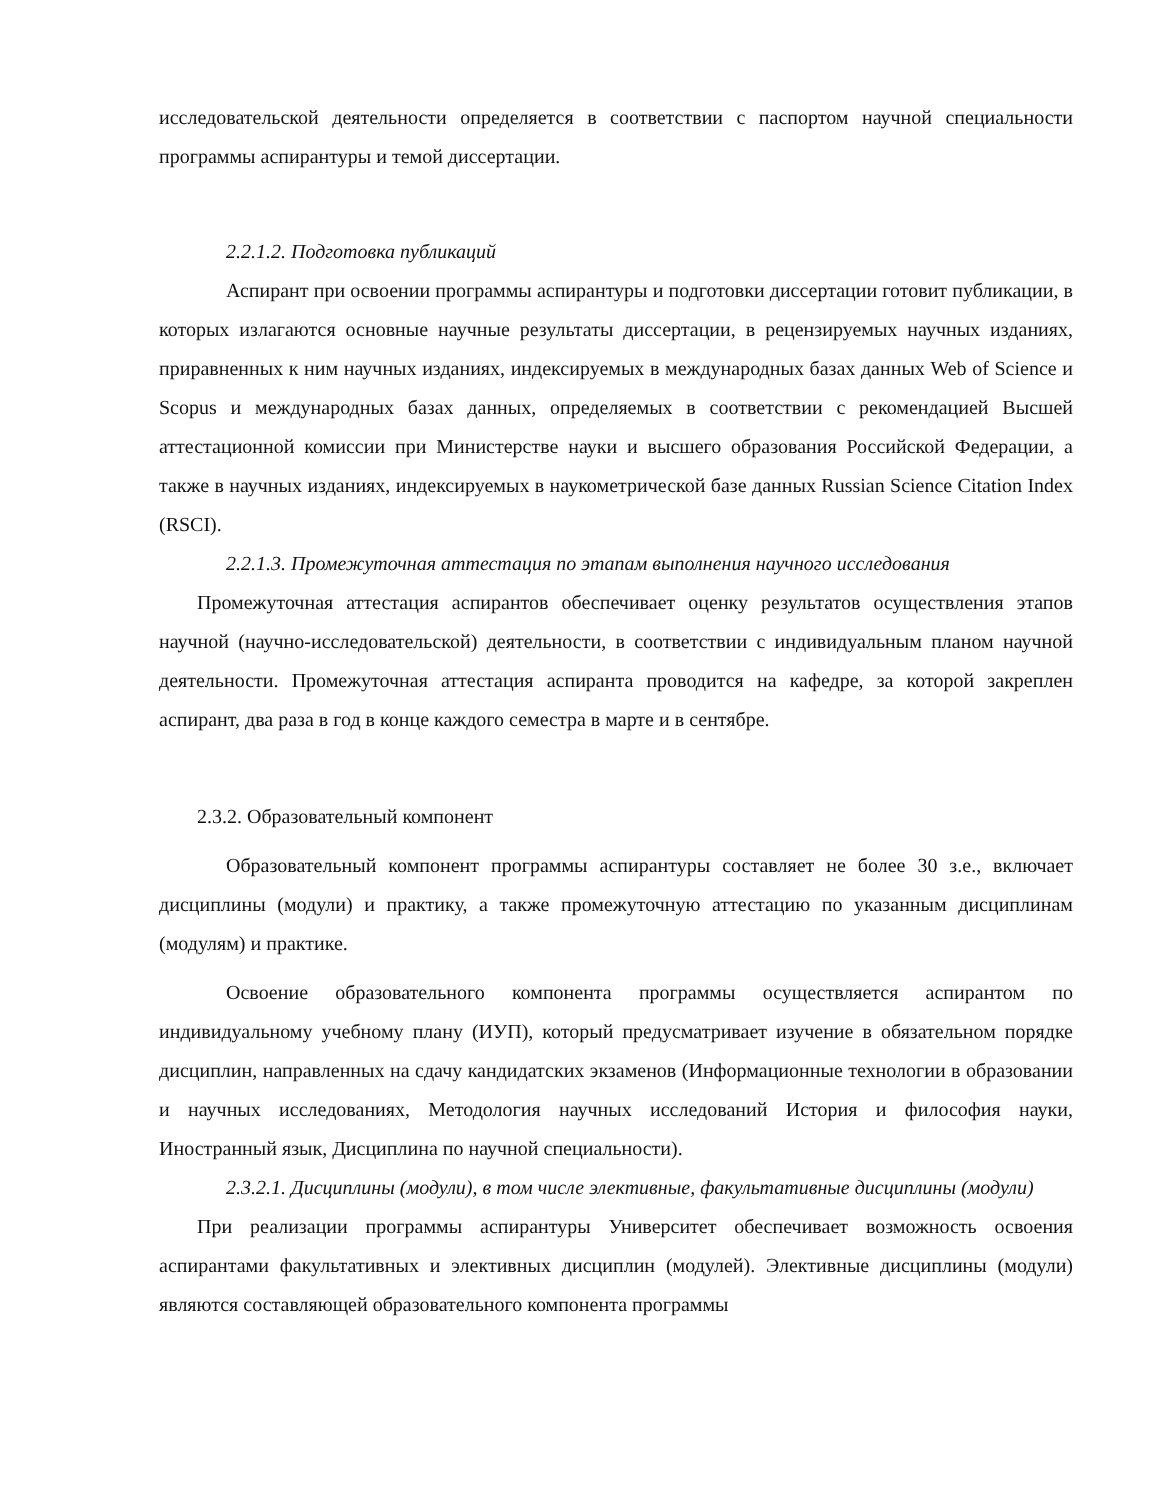исследовательской деятельности определяется в соответствии с паспортом научной специальности программы аспирантуры и темой диссертации.
2.2.1.2. Подготовка публикаций
Аспирант при освоении программы аспирантуры и подготовки диссертации готовит публикации, в которых излагаются основные научные результаты диссертации, в рецензируемых научных изданиях, приравненных к ним научных изданиях, индексируемых в международных базах данных Web of Science и Scopus и международных базах данных, определяемых в соответствии с рекомендацией Высшей аттестационной комиссии при Министерстве науки и высшего образования Российской Федерации, а также в научных изданиях, индексируемых в наукометрической базе данных Russian Science Citation Index (RSCI).
2.2.1.3. Промежуточная аттестация по этапам выполнения научного исследования
Промежуточная аттестация аспирантов обеспечивает оценку результатов осуществления этапов научной (научно-исследовательской) деятельности, в соответствии с индивидуальным планом научной деятельности. Промежуточная аттестация аспиранта проводится на кафедре, за которой закреплен аспирант, два раза в год в конце каждого семестра в марте и в сентябре.
2.3.2. Образовательный компонент
Образовательный компонент программы аспирантуры составляет не более 30 з.е., включает дисциплины (модули) и практику, а также промежуточную аттестацию по указанным дисциплинам (модулям) и практике.
Освоение образовательного компонента программы осуществляется аспирантом по индивидуальному учебному плану (ИУП), который предусматривает изучение в обязательном порядке дисциплин, направленных на сдачу кандидатских экзаменов (Информационные технологии в образовании и научных исследованиях, Методология научных исследований История и философия науки, Иностранный язык, Дисциплина по научной специальности).
2.3.2.1. Дисциплины (модули), в том числе элективные, факультативные дисциплины (модули)
При реализации программы аспирантуры Университет обеспечивает возможность освоения аспирантами факультативных и элективных дисциплин (модулей). Элективные дисциплины (модули) являются составляющей образовательного компонента программы